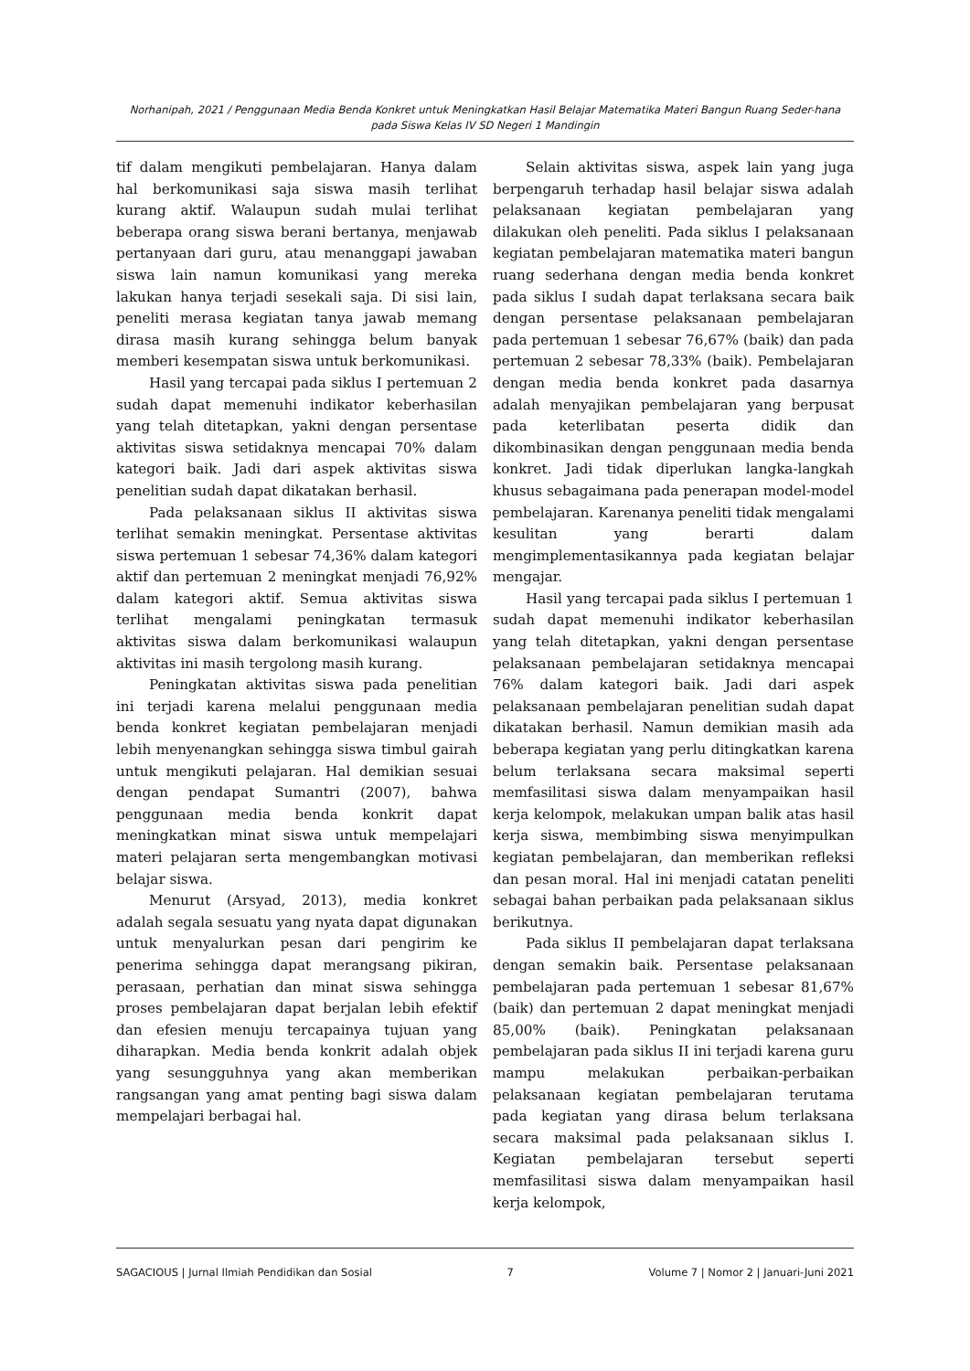Norhanipah, 2021 / Penggunaan Media Benda Konkret untuk Meningkatkan Hasil Belajar Matematika Materi Bangun Ruang Seder-hana pada Siswa Kelas IV SD Negeri 1 Mandingin
tif dalam mengikuti pembelajaran. Hanya dalam hal berkomunikasi saja siswa masih terlihat kurang aktif. Walaupun sudah mulai terlihat beberapa orang siswa berani bertanya, menjawab pertanyaan dari guru, atau menanggapi jawaban siswa lain namun komunikasi yang mereka lakukan hanya terjadi sesekali saja. Di sisi lain, peneliti merasa kegiatan tanya jawab memang dirasa masih kurang sehingga belum banyak memberi kesempatan siswa untuk berkomunikasi.
Hasil yang tercapai pada siklus I pertemuan 2 sudah dapat memenuhi indikator keberhasilan yang telah ditetapkan, yakni dengan persentase aktivitas siswa setidaknya mencapai 70% dalam kategori baik. Jadi dari aspek aktivitas siswa penelitian sudah dapat dikatakan berhasil.
Pada pelaksanaan siklus II aktivitas siswa terlihat semakin meningkat. Persentase aktivitas siswa pertemuan 1 sebesar 74,36% dalam kategori aktif dan pertemuan 2 meningkat menjadi 76,92% dalam kategori aktif. Semua aktivitas siswa terlihat mengalami peningkatan termasuk aktivitas siswa dalam berkomunikasi walaupun aktivitas ini masih tergolong masih kurang.
Peningkatan aktivitas siswa pada penelitian ini terjadi karena melalui penggunaan media benda konkret kegiatan pembelajaran menjadi lebih menyenangkan sehingga siswa timbul gairah untuk mengikuti pelajaran. Hal demikian sesuai dengan pendapat Sumantri (2007), bahwa penggunaan media benda konkrit dapat meningkatkan minat siswa untuk mempelajari materi pelajaran serta mengembangkan motivasi belajar siswa.
Menurut (Arsyad, 2013), media konkret adalah segala sesuatu yang nyata dapat digunakan untuk menyalurkan pesan dari pengirim ke penerima sehingga dapat merangsang pikiran, perasaan, perhatian dan minat siswa sehingga proses pembelajaran dapat berjalan lebih efektif dan efesien menuju tercapainya tujuan yang diharapkan. Media benda konkrit adalah objek yang sesungguhnya yang akan memberikan rangsangan yang amat penting bagi siswa dalam mempelajari berbagai hal.
Selain aktivitas siswa, aspek lain yang juga berpengaruh terhadap hasil belajar siswa adalah pelaksanaan kegiatan pembelajaran yang dilakukan oleh peneliti. Pada siklus I pelaksanaan kegiatan pembelajaran matematika materi bangun ruang sederhana dengan media benda konkret pada siklus I sudah dapat terlaksana secara baik dengan persentase pelaksanaan pembelajaran pada pertemuan 1 sebesar 76,67% (baik) dan pada pertemuan 2 sebesar 78,33% (baik). Pembelajaran dengan media benda konkret pada dasarnya adalah menyajikan pembelajaran yang berpusat pada keterlibatan peserta didik dan dikombinasikan dengan penggunaan media benda konkret. Jadi tidak diperlukan langka-langkah khusus sebagaimana pada penerapan model-model pembelajaran. Karenanya peneliti tidak mengalami kesulitan yang berarti dalam mengimplementasikannya pada kegiatan belajar mengajar.
Hasil yang tercapai pada siklus I pertemuan 1 sudah dapat memenuhi indikator keberhasilan yang telah ditetapkan, yakni dengan persentase pelaksanaan pembelajaran setidaknya mencapai 76% dalam kategori baik. Jadi dari aspek pelaksanaan pembelajaran penelitian sudah dapat dikatakan berhasil. Namun demikian masih ada beberapa kegiatan yang perlu ditingkatkan karena belum terlaksana secara maksimal seperti memfasilitasi siswa dalam menyampaikan hasil kerja kelompok, melakukan umpan balik atas hasil kerja siswa, membimbing siswa menyimpulkan kegiatan pembelajaran, dan memberikan refleksi dan pesan moral. Hal ini menjadi catatan peneliti sebagai bahan perbaikan pada pelaksanaan siklus berikutnya.
Pada siklus II pembelajaran dapat terlaksana dengan semakin baik. Persentase pelaksanaan pembelajaran pada pertemuan 1 sebesar 81,67% (baik) dan pertemuan 2 dapat meningkat menjadi 85,00% (baik). Peningkatan pelaksanaan pembelajaran pada siklus II ini terjadi karena guru mampu melakukan perbaikan-perbaikan pelaksanaan kegiatan pembelajaran terutama pada kegiatan yang dirasa belum terlaksana secara maksimal pada pelaksanaan siklus I. Kegiatan pembelajaran tersebut seperti memfasilitasi siswa dalam menyampaikan hasil kerja kelompok,
SAGACIOUS | Jurnal Ilmiah Pendidikan dan Sosial 7 Volume 7 | Nomor 2 | Januari-Juni 2021